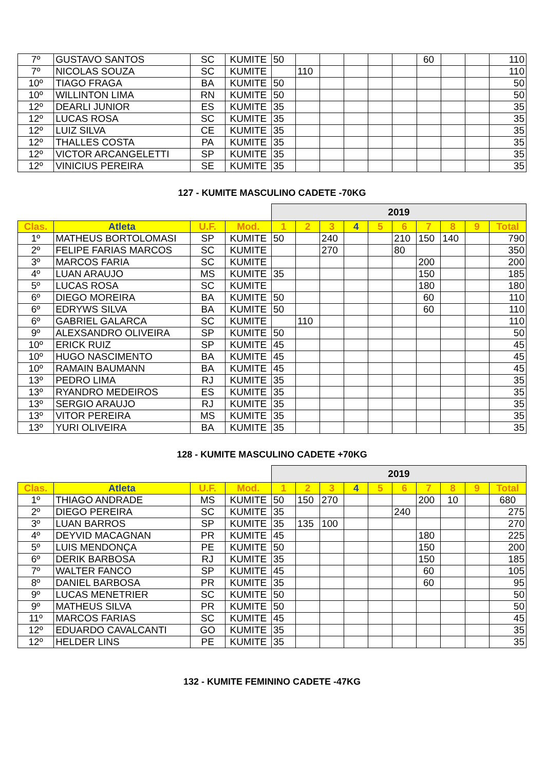| 7º | GUSTAVO SANTOS | SC | KUMITE | 50 | | | | | | 60 | | | 110 |
| 7º | NICOLAS SOUZA | SC | KUMITE | | 110 | | | | | | | | 110 |
| 10º | TIAGO FRAGA | BA | KUMITE | 50 | | | | | | | | | 50 |
| 10º | WILLINTON LIMA | RN | KUMITE | 50 | | | | | | | | | 50 |
| 12º | DEARLI JUNIOR | ES | KUMITE | 35 | | | | | | | | | 35 |
| 12º | LUCAS ROSA | SC | KUMITE | 35 | | | | | | | | | 35 |
| 12º | LUIZ SILVA | CE | KUMITE | 35 | | | | | | | | | 35 |
| 12º | THALLES COSTA | PA | KUMITE | 35 | | | | | | | | | 35 |
| 12º | VICTOR ARCANGELETTI | SP | KUMITE | 35 | | | | | | | | | 35 |
| 12º | VINICIUS PEREIRA | SE | KUMITE | 35 | | | | | | | | | 35 |
127 - KUMITE MASCULINO CADETE -70KG
| | | | | 2019 | | | | | | | | | |
| Clas. | Atleta | U.F. | Mod. | 1 | 2 | 3 | 4 | 5 | 6 | 7 | 8 | 9 | Total |
| 1º | MATHEUS BORTOLOMASI | SP | KUMITE | 50 | | 240 | | | 210 | 150 | 140 | | 790 |
| 2º | FELIPE FARIAS MARCOS | SC | KUMITE | | | 270 | | | 80 | | | | 350 |
| 3º | MARCOS FARIA | SC | KUMITE | | | | | | | 200 | | | 200 |
| 4º | LUAN ARAUJO | MS | KUMITE | 35 | | | | | | 150 | | | 185 |
| 5º | LUCAS ROSA | SC | KUMITE | | | | | | | 180 | | | 180 |
| 6º | DIEGO MOREIRA | BA | KUMITE | 50 | | | | | | 60 | | | 110 |
| 6º | EDRYWS SILVA | BA | KUMITE | 50 | | | | | | 60 | | | 110 |
| 6º | GABRIEL GALARCA | SC | KUMITE | | 110 | | | | | | | | 110 |
| 9º | ALEXSANDRO OLIVEIRA | SP | KUMITE | 50 | | | | | | | | | 50 |
| 10º | ERICK RUIZ | SP | KUMITE | 45 | | | | | | | | | 45 |
| 10º | HUGO NASCIMENTO | BA | KUMITE | 45 | | | | | | | | | 45 |
| 10º | RAMAIN BAUMANN | BA | KUMITE | 45 | | | | | | | | | 45 |
| 13º | PEDRO LIMA | RJ | KUMITE | 35 | | | | | | | | | 35 |
| 13º | RYANDRO MEDEIROS | ES | KUMITE | 35 | | | | | | | | | 35 |
| 13º | SERGIO ARAUJO | RJ | KUMITE | 35 | | | | | | | | | 35 |
| 13º | VITOR PEREIRA | MS | KUMITE | 35 | | | | | | | | | 35 |
| 13º | YURI OLIVEIRA | BA | KUMITE | 35 | | | | | | | | | 35 |
128 - KUMITE MASCULINO CADETE +70KG
| | | | | 2019 | | | | | | | | | |
| Clas. | Atleta | U.F. | Mod. | 1 | 2 | 3 | 4 | 5 | 6 | 7 | 8 | 9 | Total |
| 1º | THIAGO ANDRADE | MS | KUMITE | 50 | 150 | 270 | | | | 200 | 10 | | 680 |
| 2º | DIEGO PEREIRA | SC | KUMITE | 35 | | | | | 240 | | | | 275 |
| 3º | LUAN BARROS | SP | KUMITE | 35 | 135 | 100 | | | | | | | 270 |
| 4º | DEYVID MACAGNAN | PR | KUMITE | 45 | | | | | | 180 | | | 225 |
| 5º | LUIS MENDONÇA | PE | KUMITE | 50 | | | | | | 150 | | | 200 |
| 6º | DERIK BARBOSA | RJ | KUMITE | 35 | | | | | | 150 | | | 185 |
| 7º | WALTER FANCO | SP | KUMITE | 45 | | | | | | 60 | | | 105 |
| 8º | DANIEL BARBOSA | PR | KUMITE | 35 | | | | | | 60 | | | 95 |
| 9º | LUCAS MENETRIER | SC | KUMITE | 50 | | | | | | | | | 50 |
| 9º | MATHEUS SILVA | PR | KUMITE | 50 | | | | | | | | | 50 |
| 11º | MARCOS FARIAS | SC | KUMITE | 45 | | | | | | | | | 45 |
| 12º | EDUARDO CAVALCANTI | GO | KUMITE | 35 | | | | | | | | | 35 |
| 12º | HELDER LINS | PE | KUMITE | 35 | | | | | | | | | 35 |
132 - KUMITE FEMININO CADETE -47KG